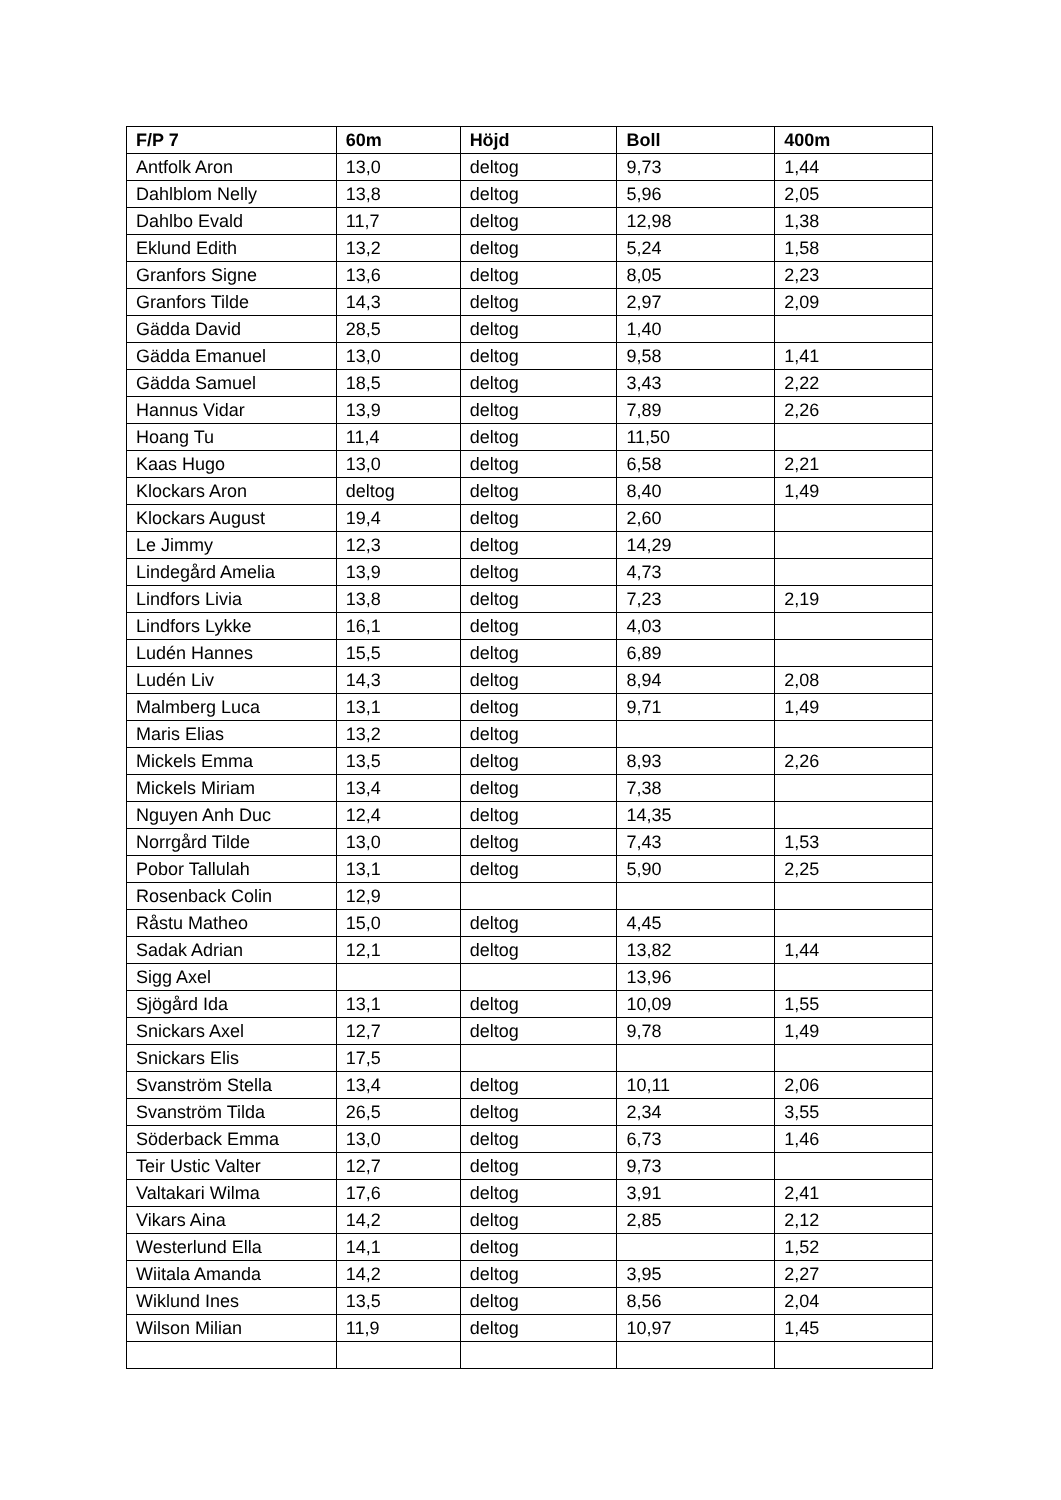| F/P 7 | 60m | Höjd | Boll | 400m |
| --- | --- | --- | --- | --- |
| Antfolk Aron | 13,0 | deltog | 9,73 | 1,44 |
| Dahlblom Nelly | 13,8 | deltog | 5,96 | 2,05 |
| Dahlbo Evald | 11,7 | deltog | 12,98 | 1,38 |
| Eklund Edith | 13,2 | deltog | 5,24 | 1,58 |
| Granfors Signe | 13,6 | deltog | 8,05 | 2,23 |
| Granfors Tilde | 14,3 | deltog | 2,97 | 2,09 |
| Gädda David | 28,5 | deltog | 1,40 | |
| Gädda Emanuel | 13,0 | deltog | 9,58 | 1,41 |
| Gädda Samuel | 18,5 | deltog | 3,43 | 2,22 |
| Hannus Vidar | 13,9 | deltog | 7,89 | 2,26 |
| Hoang Tu | 11,4 | deltog | 11,50 | |
| Kaas Hugo | 13,0 | deltog | 6,58 | 2,21 |
| Klockars Aron | deltog | deltog | 8,40 | 1,49 |
| Klockars August | 19,4 | deltog | 2,60 | |
| Le Jimmy | 12,3 | deltog | 14,29 | |
| Lindegård Amelia | 13,9 | deltog | 4,73 | |
| Lindfors Livia | 13,8 | deltog | 7,23 | 2,19 |
| Lindfors Lykke | 16,1 | deltog | 4,03 | |
| Ludén Hannes | 15,5 | deltog | 6,89 | |
| Ludén Liv | 14,3 | deltog | 8,94 | 2,08 |
| Malmberg Luca | 13,1 | deltog | 9,71 | 1,49 |
| Maris Elias | 13,2 | deltog | | |
| Mickels Emma | 13,5 | deltog | 8,93 | 2,26 |
| Mickels Miriam | 13,4 | deltog | 7,38 | |
| Nguyen Anh Duc | 12,4 | deltog | 14,35 | |
| Norrgård Tilde | 13,0 | deltog | 7,43 | 1,53 |
| Pobor Tallulah | 13,1 | deltog | 5,90 | 2,25 |
| Rosenback Colin | 12,9 | | | |
| Råstu Matheo | 15,0 | deltog | 4,45 | |
| Sadak Adrian | 12,1 | deltog | 13,82 | 1,44 |
| Sigg Axel | | | 13,96 | |
| Sjögård Ida | 13,1 | deltog | 10,09 | 1,55 |
| Snickars Axel | 12,7 | deltog | 9,78 | 1,49 |
| Snickars Elis | 17,5 | | | |
| Svanström Stella | 13,4 | deltog | 10,11 | 2,06 |
| Svanström Tilda | 26,5 | deltog | 2,34 | 3,55 |
| Söderback Emma | 13,0 | deltog | 6,73 | 1,46 |
| Teir Ustic Valter | 12,7 | deltog | 9,73 | |
| Valtakari Wilma | 17,6 | deltog | 3,91 | 2,41 |
| Vikars Aina | 14,2 | deltog | 2,85 | 2,12 |
| Westerlund Ella | 14,1 | deltog | | 1,52 |
| Wiitala Amanda | 14,2 | deltog | 3,95 | 2,27 |
| Wiklund Ines | 13,5 | deltog | 8,56 | 2,04 |
| Wilson Milian | 11,9 | deltog | 10,97 | 1,45 |